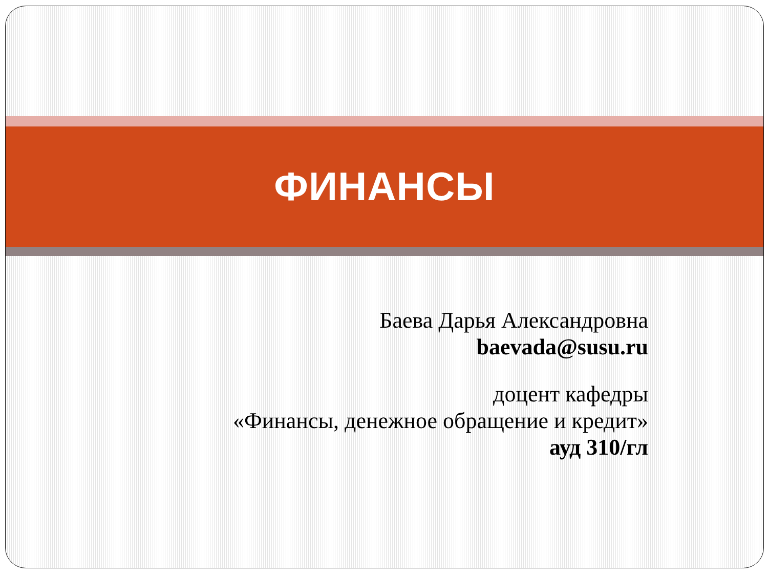ФИНАНСЫ
Баева Дарья Александровна
baevada@susu.ru
доцент кафедры
«Финансы, денежное обращение и кредит»
ауд 310/гл